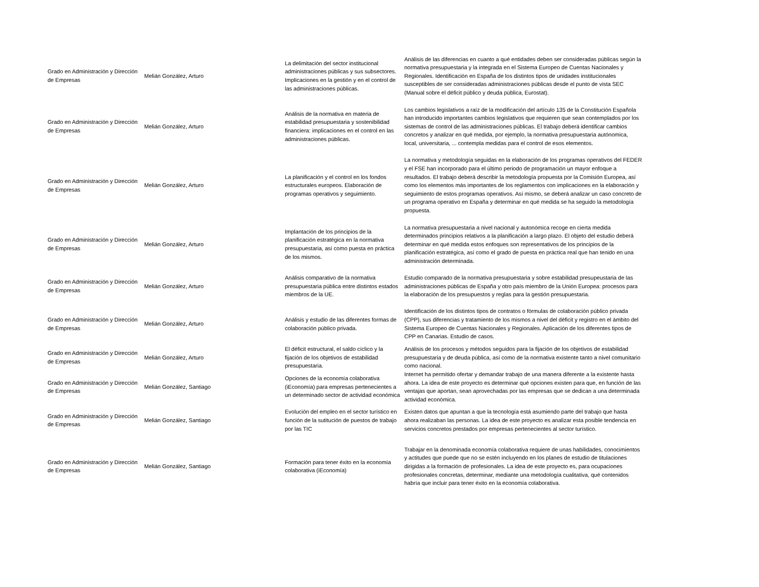| Grado en Administración y Dirección de Empresas | Melián González, Arturo | La delimitación del sector institucional administraciones públicas y sus subsectores. Implicaciones en la gestión y en el control de las administraciones públicas. | Análisis de las diferencias en cuanto a qué entidades deben ser consideradas públicas según la normativa presupuestaria y la integrada en el Sistema Europeo de Cuentas Nacionales y Regionales. Identificación en España de los distintos tipos de unidades institucionales susceptibles de ser consideradas administraciones públicas desde el punto de vista SEC (Manual sobre el déficit público y deuda pública, Eurostat). |
| Grado en Administración y Dirección de Empresas | Melián González, Arturo | Análisis de la normativa en materia de estabilidad presupuestaria y sostenibilidad financiera: implicaciones en el control en las administraciones públicas. | Los cambios legislativos a raíz de la modificación del artículo 135 de la Constitución Española han introducido importantes cambios legislativos que requieren que sean contemplados por los sistemas de control de las administraciones públicas. El trabajo deberá identificar cambios concretos y analizar en qué medida, por ejemplo, la normativa presupuestaria autónomica, local, universitaria, ... contempla medidas para el control de esos elementos. |
| Grado en Administración y Dirección de Empresas | Melián González, Arturo | La planificación y el control en los fondos estructurales europeos. Elaboración de programas operativos y seguimiento. | La normativa y metodología seguidas en la elaboración de los programas operativos del FEDER y el FSE han incorporado para el último periodo de programación un mayor enfoque a resultados. El trabajo deberá describir la metodología propuesta por la Comisión Europea, así como los elementos más importantes de los reglamentos con implicaciones en la elaboración y seguimiento de estos programas operativos. Así mismo, se deberá analizar un caso concreto de un programa operativo en España y determinar en qué medida se ha seguido la metodología propuesta. |
| Grado en Administración y Dirección de Empresas | Melián González, Arturo | Implantación de los principios de la planificación estratégica en la normativa presupuestaria, así como puesta en práctica de los mismos. | La normativa presupuestaria a nivel nacional y autonómica recoge en cierta medida determinados principios relativos a la planificación a largo plazo. El objeto del estudio deberá determinar en qué medida estos enfoques son representativos de los principios de la planificación estratégica, así como el grado de puesta en práctica real que han tenido en una administración determinada. |
| Grado en Administración y Dirección de Empresas | Melián González, Arturo | Análisis comparativo de la normativa presupuestaria pública entre distintos estados miembros de la UE. | Estudio comparado de la normativa presupuestaria y sobre estabilidad presupeustaria de las administraciones públicas de España y otro país miembro de la Unión Europea: procesos para la elaboración de los presupuestos y reglas para la gestión presupuestaria. |
| Grado en Administración y Dirección de Empresas | Melián González, Arturo | Análisis y estudio de las diferentes formas de colaboración público privada. | Identificación de los distintos tipos de contratos o fórmulas de colaboración público privada (CPP), sus diferencias y tratamiento de los mismos a nivel del déficit y registro en el ámbito del Sistema Europeo de Cuentas Nacionales y Regionales. Aplicación de los diferentes tipos de CPP en Canarias. Estudio de casos. |
| Grado en Administración y Dirección de Empresas | Melián González, Arturo | El déficit estructural, el saldo cíclico y la fijación de los objetivos de estabilidad presupuestaria. | Análisis de los procesos y métodos seguidos para la fijación de los objetivos de estabilidad presupuestaria y de deuda pública, así como de la normativa existente tanto a nivel comunitario como nacional. |
| Grado en Administración y Dirección de Empresas | Melián González, Santiago | Opciones de la economía colaborativa (iEconomía) para empresas pertenecientes a un determinado sector de actividad económica | Internet ha permitido ofertar y demandar trabajo de una manera diferente a la existente hasta ahora. La idea de este proyecto es determinar qué opciones existen para que, en función de las ventajas que aportan, sean aprovechadas por las empresas que se dedican a una determinada actividad económica. |
| Grado en Administración y Dirección de Empresas | Melián González, Santiago | Evolución del empleo en el sector turístico en función de la sutitución de puestos de trabajo por las TIC | Existen datos que apuntan a que la tecnología está asumiendo parte del trabajo que hasta ahora realizaban las personas. La idea de este proyecto es analizar esta posible tendencia en servicios concretos prestados por empresas pertenecientes al sector turístico. |
| Grado en Administración y Dirección de Empresas | Melián González, Santiago | Formación para tener éxito en la economía colaborativa (iEconomía) | Trabajar en la denominada economía colaborativa requiere de unas habilidades, conocimientos y actitudes que puede que no se estén incluyendo en los planes de estudio de titulaciones dirigidas a la formación de profesionales. La idea de este proyecto es, para ocupaciones profesionales concretas, determinar, mediante una metodología cualitativa, qué contenidos habría que incluir para tener éxito en la economía colaborativa. |